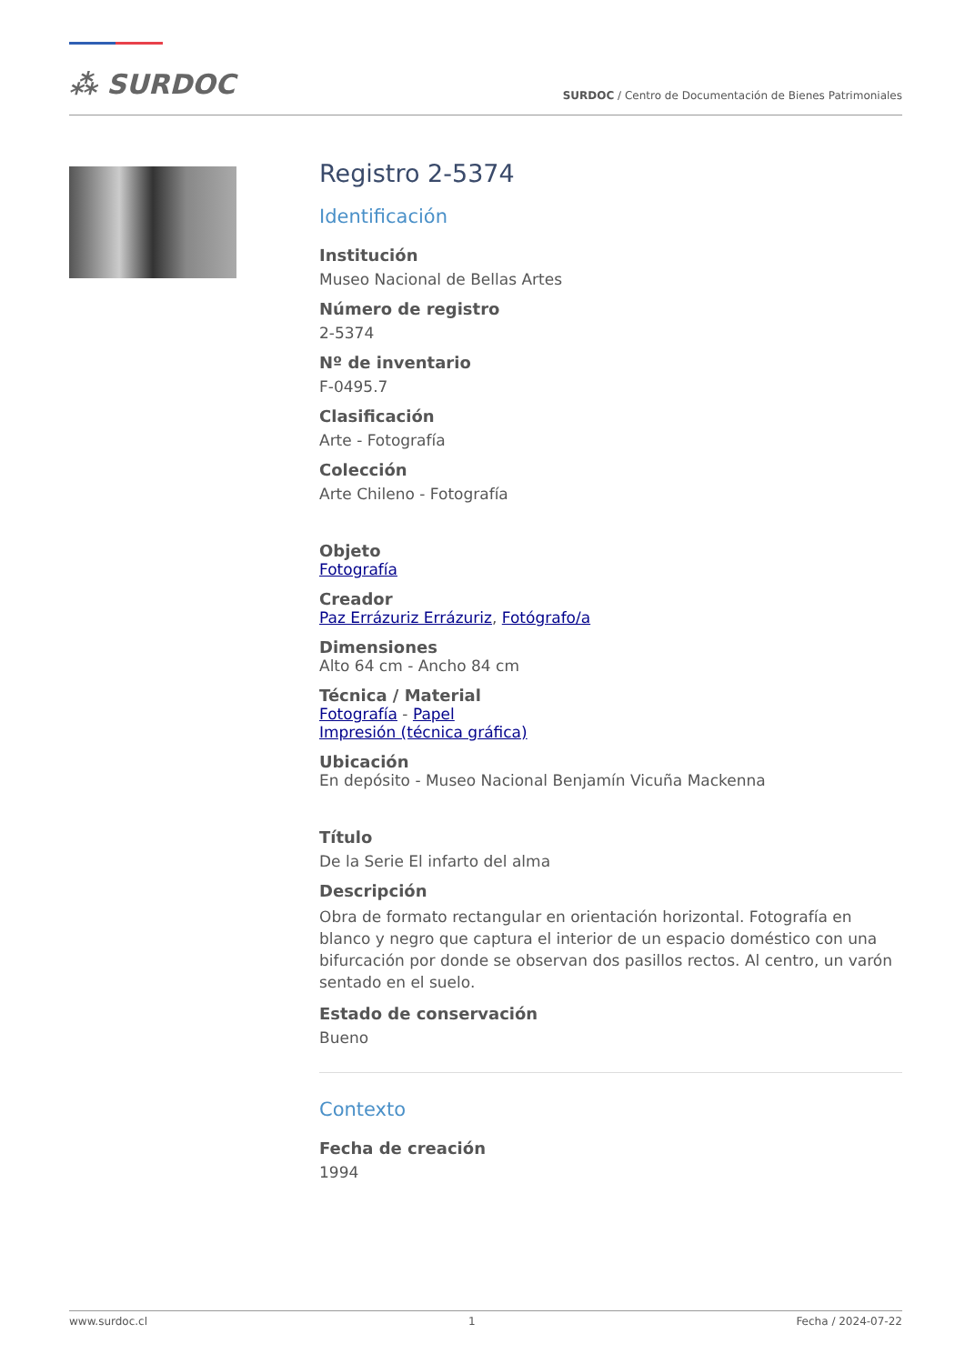⁂ SURDOC
SURDOC / Centro de Documentación de Bienes Patrimoniales
Registro 2-5374
Identificación
Institución
Museo Nacional de Bellas Artes
Número de registro
2-5374
Nº de inventario
F-0495.7
Clasificación
Arte - Fotografía
Colección
Arte Chileno - Fotografía
Objeto
Fotografía
Creador
Paz Errázuriz Errázuriz, Fotógrafo/a
Dimensiones
Alto 64 cm - Ancho 84 cm
Técnica / Material
Fotografía - Papel
Impresión (técnica gráfica)
Ubicación
En depósito - Museo Nacional Benjamín Vicuña Mackenna
Título
De la Serie El infarto del alma
Descripción
Obra de formato rectangular en orientación horizontal. Fotografía en blanco y negro que captura el interior de un espacio doméstico con una bifurcación por donde se observan dos pasillos rectos. Al centro, un varón sentado en el suelo.
Estado de conservación
Bueno
Contexto
Fecha de creación
1994
www.surdoc.cl 1 Fecha / 2024-07-22